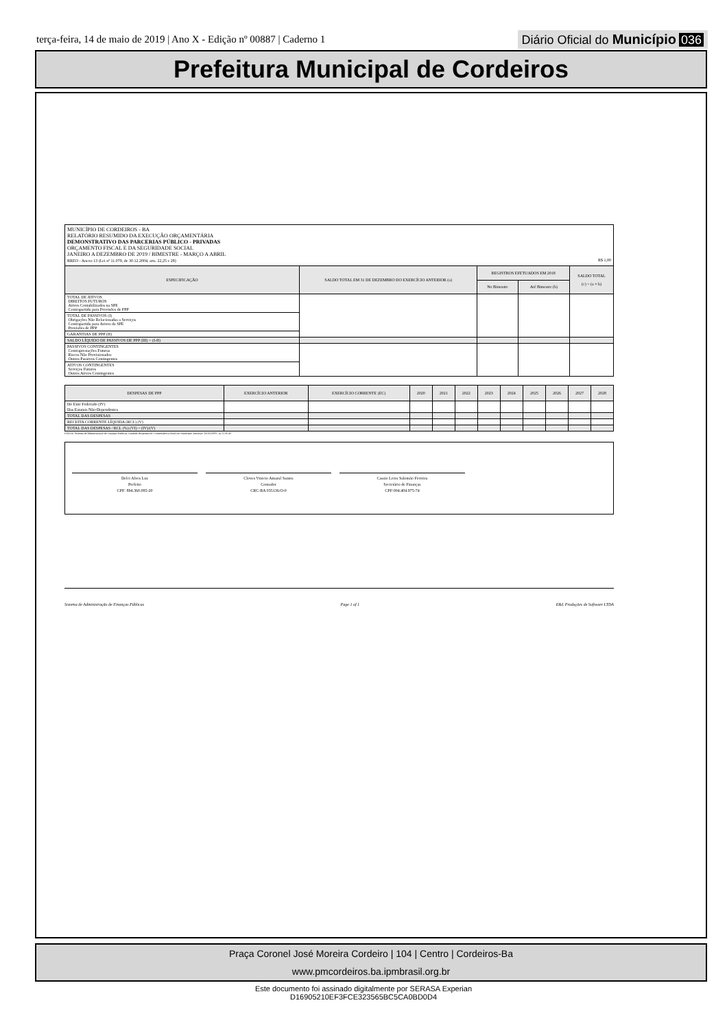terça-feira, 14 de maio de 2019 | Ano X - Edição nº 00887 | Caderno 1
Diário Oficial do Município 036
Prefeitura Municipal de Cordeiros
MUNICÍPIO DE CORDEIROS - BA
RELATÓRIO RESUMIDO DA EXECUÇÃO ORÇAMENTÁRIA
DEMONSTRATIVO DAS PARCERIAS PÚBLICO - PRIVADAS
ORÇAMENTO FISCAL E DA SEGURIDADE SOCIAL
JANEIRO A DEZEMBRO DE 2019 / BIMESTRE - MARÇO A ABRIL
RREO - Anexo 13 (Lei nº 11.079, de 30.12.2004, arts. 22,25 e 28) R$ 1,00
| ESPECIFICAÇÃO | SALDO TOTAL EM 31 DE DEZEMBRO DO EXERCÍCIO ANTERIOR (a) | REGISTROS EFETUADOS EM 2018 | | SALDO TOTAL (c) = (a + b) |
| --- | --- | --- | --- | --- |
| | | No Bimestre | Até Bimestre (b) | |
| TOTAL DE ATIVOS DIREITOS FUTUROS Ativos Contabilizados na SPE Contrapartida para Provisões de PPP | | | | |
| TOTAL DE PASSIVOS (I) Obrigações Não Relacionadas a Serviços Contrapartida para Ativos da SPE Provisões de PPP | | | | |
| GARANTIAS DE PPP (II) | | | | |
| SALDO LÍQUIDO DE PASSIVOS DE PPP (III) = (I-II) | | | | |
| PASSIVOS CONTINGENTES Contraprestações Futuras Riscos Não Provisionados Outros Passivos Contingentes | | | | |
| ATIVOS CONTINGENTES Serviços Futuros Outros Ativos Contingentes | | | | |
| DESPESAS DE PPP | EXERCÍCIO ANTERIOR | EXERCÍCIO CORRENTE (EC) | 2020 | 2021 | 2022 | 2023 | 2024 | 2025 | 2026 | 2027 | 2028 |
| --- | --- | --- | --- | --- | --- | --- | --- | --- | --- | --- | --- |
| Do Ente Federado (IV) | | | | | | | | | | | |
| Das Estatais Não-Dependentes | | | | | | | | | | | |
| TOTAL DAS DESPESAS | | | | | | | | | | | |
| RECEITA CORRENTE LÍQUIDA (RCL) (V) | | | | | | | | | | | |
| TOTAL DAS DESPESAS / RCL (%) (VI) = (IV)/(V) | | | | | | | | | | | |
FONTE: Sistema de Administração de Finanças Públicas, Unidade Responsável: Controladoria Geral Do Município, Emissão: 14/05/2019 , às 11:35:45
Delci Alves Luz
Prefeito
CPF: 894.360.085-20
Cloves Vinicio Amaral Santos
Contador
CRC-BA 035136/O-0
Cassio Leres Salomão Ferreira
Secretário de Finanças
CPF:004.404.975-74
Sistema de Administração de Finanças Públicas Page 1 of 1 E&L Produções de Software LTDA
Praça Coronel José Moreira Cordeiro | 104 | Centro | Cordeiros-Ba
www.pmcordeiros.ba.ipmbrasil.org.br
Este documento foi assinado digitalmente por SERASA Experian
D16905210EF3FCE323565BC5CA0BD0D4